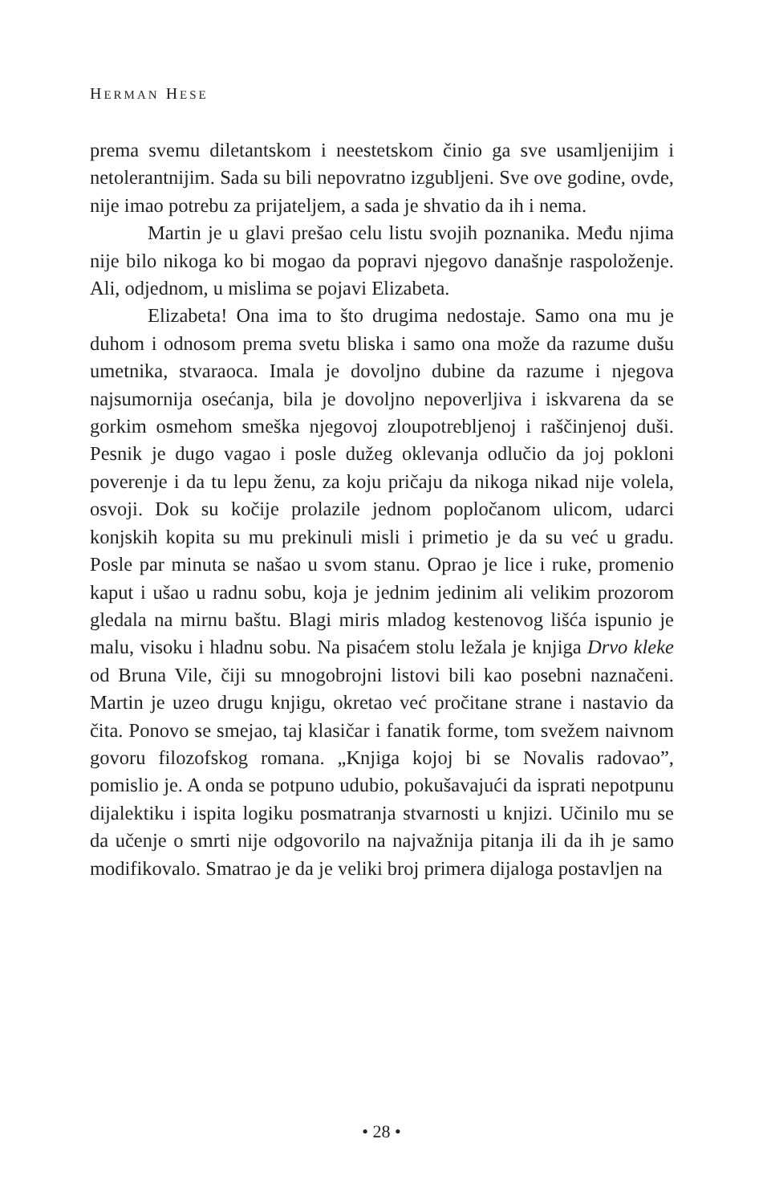HERMAN HESE
prema svemu diletantskom i neestetskom činio ga sve usamljenijim i netolerantnijim. Sada su bili nepovratno izgubljeni. Sve ove godine, ovde, nije imao potrebu za prijateljem, a sada je shvatio da ih i nema.
Martin je u glavi prešao celu listu svojih poznanika. Među njima nije bilo nikoga ko bi mogao da popravi njegovo današnje raspoloženje. Ali, odjednom, u mislima se pojavi Elizabeta.
Elizabeta! Ona ima to što drugima nedostaje. Samo ona mu je duhom i odnosom prema svetu bliska i samo ona može da razume dušu umetnika, stvaraoca. Imala je dovoljno dubine da razume i njegova najsumornija osećanja, bila je dovoljno nepoverljiva i iskvarena da se gorkim osmehom smeška njegovoj zloupotrebljenoj i raščinjenoj duši. Pesnik je dugo vagao i posle dužeg oklevanja odlučio da joj pokloni poverenje i da tu lepu ženu, za koju pričaju da nikoga nikad nije volela, osvoji. Dok su kočije prolazile jednom popločanom ulicom, udarci konjskih kopita su mu prekinuli misli i primetio je da su već u gradu. Posle par minuta se našao u svom stanu. Oprao je lice i ruke, promenio kaput i ušao u radnu sobu, koja je jednim jedinim ali velikim prozorom gledala na mirnu baštu. Blagi miris mladog kestenovog lišća ispunio je malu, visoku i hladnu sobu. Na pisaćem stolu ležala je knjiga Drvo kleke od Bruna Vile, čiji su mnogobrojni listovi bili kao posebni naznačeni. Martin je uzeo drugu knjigu, okretao već pročitane strane i nastavio da čita. Ponovo se smejao, taj klasičar i fanatik forme, tom svežem naivnom govoru filozofskog romana. „Knjiga kojoj bi se Novalis radovao”, pomislio je. A onda se potpuno udubio, pokušavajući da isprati nepotpunu dijalektiku i ispita logiku posmatranja stvarnosti u knjizi. Učinilo mu se da učenje o smrti nije odgovorilo na najvažnija pitanja ili da ih je samo modifikovalo. Smatrao je da je veliki broj primera dijaloga postavljen na
• 28 •